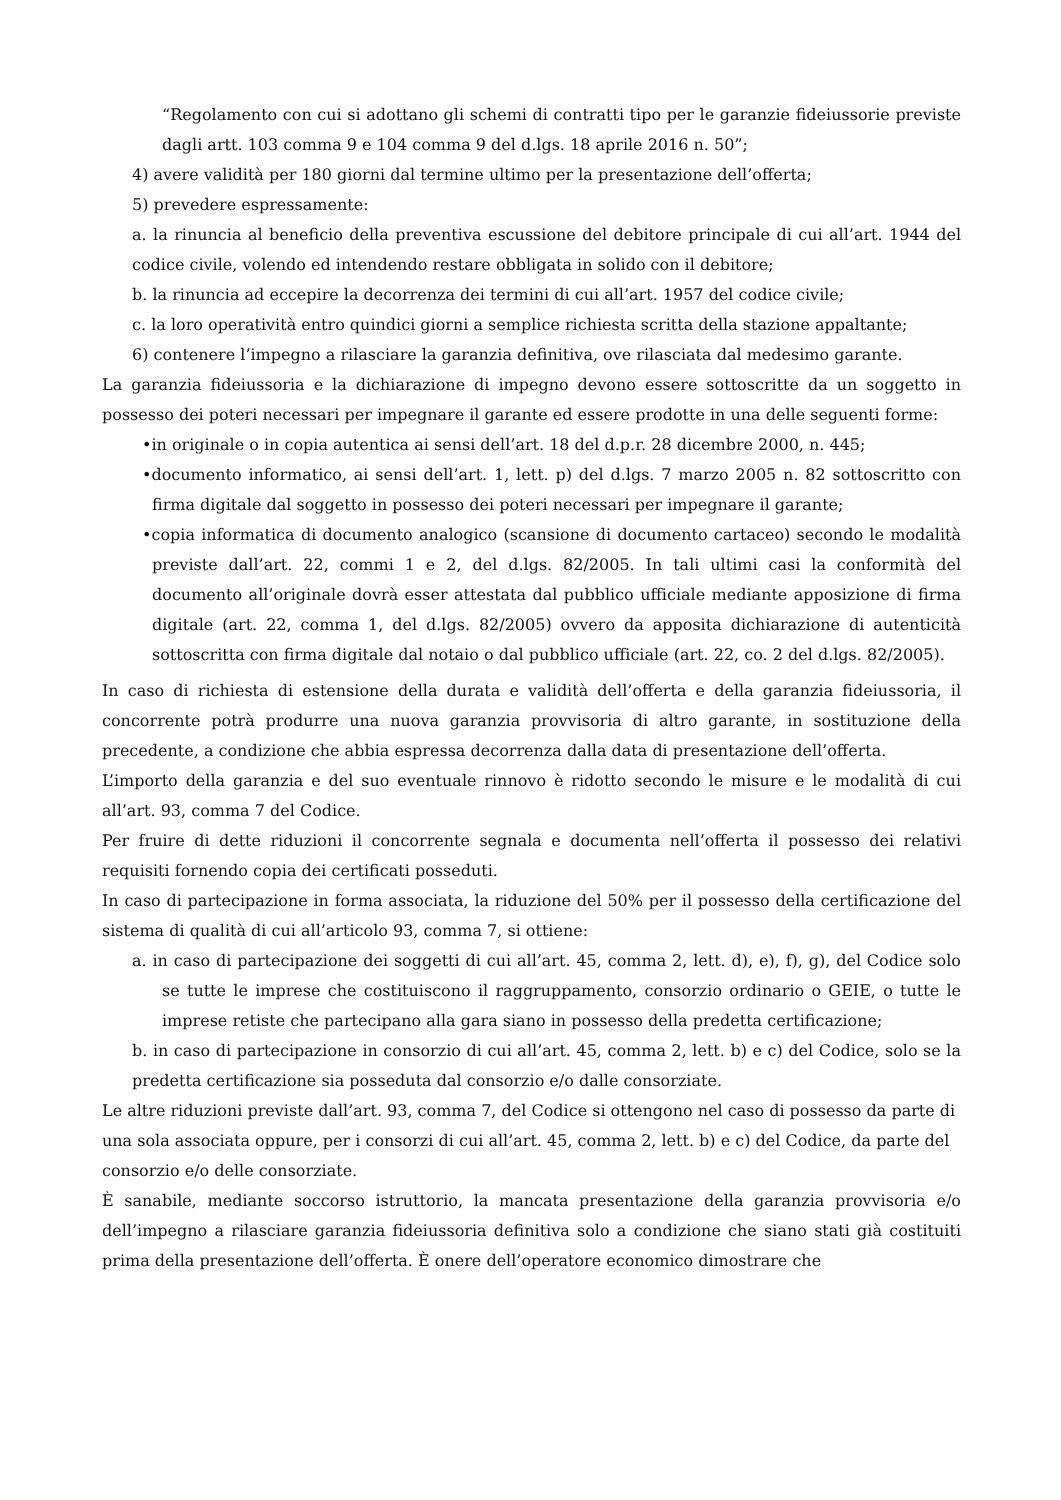“Regolamento con cui si adottano gli schemi di contratti tipo per le garanzie fideiussorie previste dagli artt. 103 comma 9 e 104 comma 9 del d.lgs. 18 aprile 2016 n. 50”;
4) avere validità per 180 giorni dal termine ultimo per la presentazione dell’offerta;
5) prevedere espressamente:
a. la rinuncia al beneficio della preventiva escussione del debitore principale di cui all’art. 1944 del codice civile, volendo ed intendendo restare obbligata in solido con il debitore;
b. la rinuncia ad eccepire la decorrenza dei termini di cui all’art. 1957 del codice civile;
c. la loro operatività entro quindici giorni a semplice richiesta scritta della stazione appaltante;
6) contenere l’impegno a rilasciare la garanzia definitiva, ove rilasciata dal medesimo garante.
La garanzia fideiussoria e la dichiarazione di impegno devono essere sottoscritte da un soggetto in possesso dei poteri necessari per impegnare il garante ed essere prodotte in una delle seguenti forme:
•in originale o in copia autentica ai sensi dell’art. 18 del d.p.r. 28 dicembre 2000, n. 445;
•documento informatico, ai sensi dell’art. 1, lett. p) del d.lgs. 7 marzo 2005 n. 82 sottoscritto con firma digitale dal soggetto in possesso dei poteri necessari per impegnare il garante;
•copia informatica di documento analogico (scansione di documento cartaceo) secondo le modalità previste dall’art. 22, commi 1 e 2, del d.lgs. 82/2005. In tali ultimi casi la conformità del documento all’originale dovrà esser attestata dal pubblico ufficiale mediante apposizione di firma digitale (art. 22, comma 1, del d.lgs. 82/2005) ovvero da apposita dichiarazione di autenticità sottoscritta con firma digitale dal notaio o dal pubblico ufficiale (art. 22, co. 2 del d.lgs. 82/2005).
In caso di richiesta di estensione della durata e validità dell’offerta e della garanzia fideiussoria, il concorrente potrà produrre una nuova garanzia provvisoria di altro garante, in sostituzione della precedente, a condizione che abbia espressa decorrenza dalla data di presentazione dell’offerta.
L’importo della garanzia e del suo eventuale rinnovo è ridotto secondo le misure e le modalità di cui all’art. 93, comma 7 del Codice.
Per fruire di dette riduzioni il concorrente segnala e documenta nell’offerta il possesso dei relativi requisiti fornendo copia dei certificati posseduti.
In caso di partecipazione in forma associata, la riduzione del 50% per il possesso della certificazione del sistema di qualità di cui all’articolo 93, comma 7, si ottiene:
a. in caso di partecipazione dei soggetti di cui all’art. 45, comma 2, lett. d), e), f), g), del Codice solo se tutte le imprese che costituiscono il raggruppamento, consorzio ordinario o GEIE, o tutte le imprese retiste che partecipano alla gara siano in possesso della predetta certificazione;
b. in caso di partecipazione in consorzio di cui all’art. 45, comma 2, lett. b) e c) del Codice, solo se la predetta certificazione sia posseduta dal consorzio e/o dalle consorziate.
Le altre riduzioni previste dall’art. 93, comma 7, del Codice si ottengono nel caso di possesso da parte di una sola associata oppure, per i consorzi di cui all’art. 45, comma 2, lett. b) e c) del Codice, da parte del consorzio e/o delle consorziate.
È sanabile, mediante soccorso istruttorio, la mancata presentazione della garanzia provvisoria e/o dell’impegno a rilasciare garanzia fideiussoria definitiva solo a condizione che siano stati già costituiti prima della presentazione dell’offerta. È onere dell’operatore economico dimostrare che